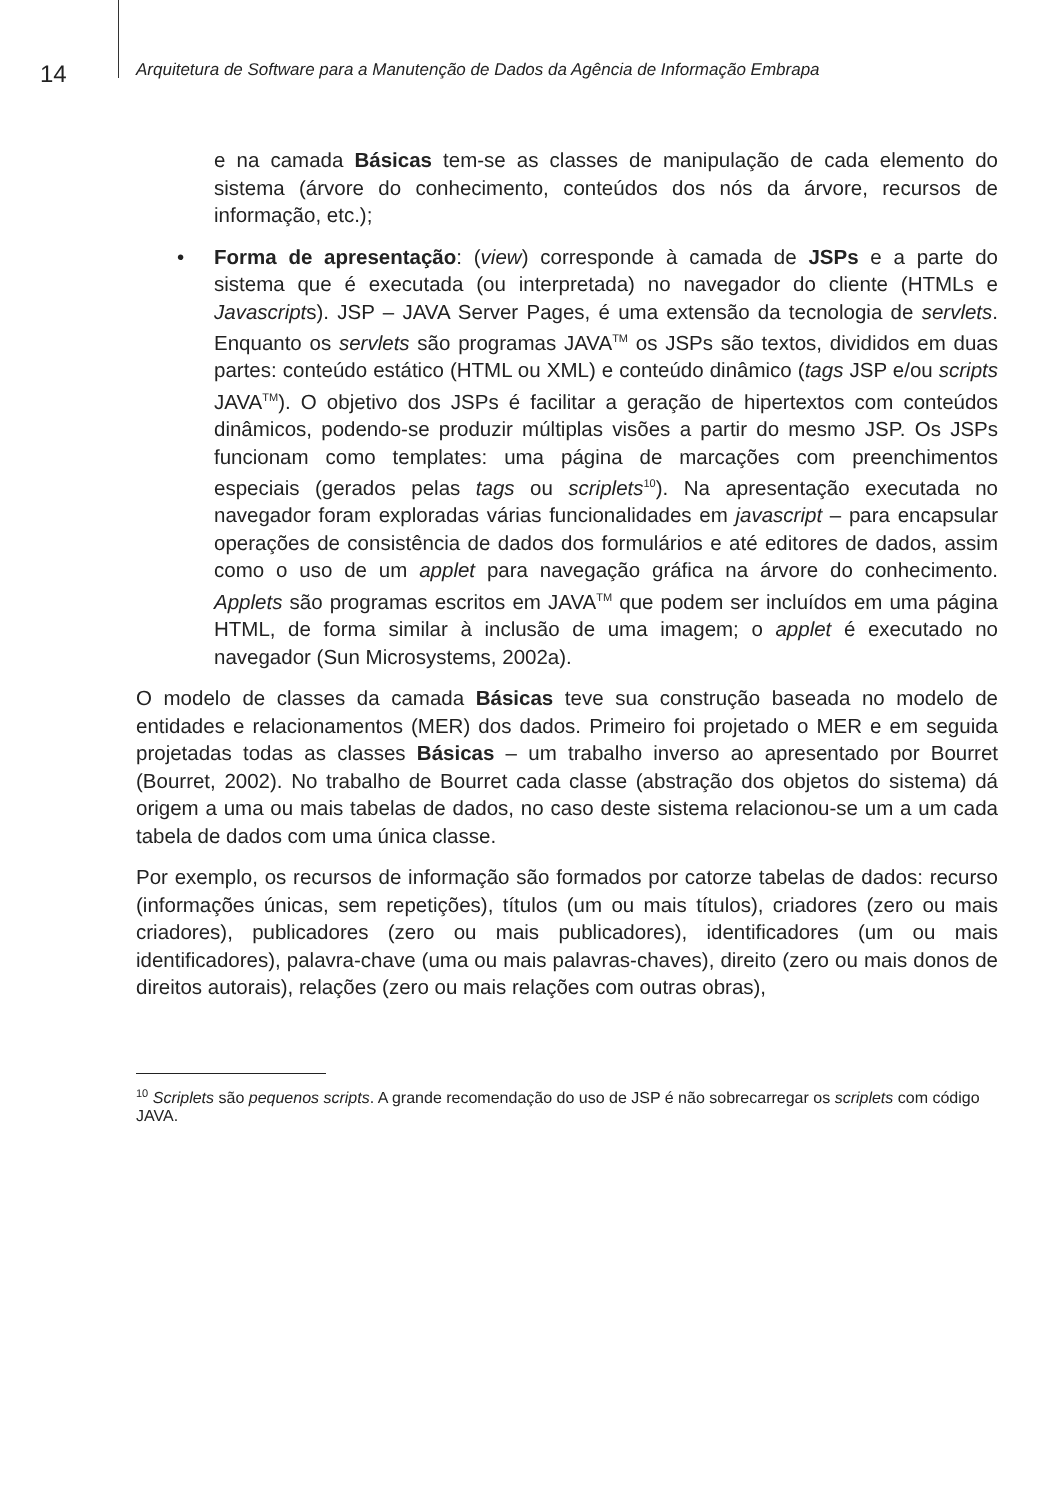14
Arquitetura de Software para a Manutenção de Dados da Agência de Informação Embrapa
e na camada Básicas tem-se as classes de manipulação de cada elemento do sistema (árvore do conhecimento, conteúdos dos nós da árvore, recursos de informação, etc.);
• Forma de apresentação: (view) corresponde à camada de JSPs e a parte do sistema que é executada (ou interpretada) no navegador do cliente (HTMLs e Javascripts). JSP – JAVA Server Pages, é uma extensão da tecnologia de servlets. Enquanto os servlets são programas JAVA<sup>TM</sup> os JSPs são textos, divididos em duas partes: conteúdo estático (HTML ou XML) e conteúdo dinâmico (tags JSP e/ou scripts JAVA<sup>TM</sup>). O objetivo dos JSPs é facilitar a geração de hipertextos com conteúdos dinâmicos, podendo-se produzir múltiplas visões a partir do mesmo JSP. Os JSPs funcionam como templates: uma página de marcações com preenchimentos especiais (gerados pelas tags ou scriplets<sup>10</sup>). Na apresentação executada no navegador foram exploradas várias funcionalidades em javascript – para encapsular operações de consistência de dados dos formulários e até editores de dados, assim como o uso de um applet para navegação gráfica na árvore do conhecimento. Applets são programas escritos em JAVA<sup>TM</sup> que podem ser incluídos em uma página HTML, de forma similar à inclusão de uma imagem; o applet é executado no navegador (Sun Microsystems, 2002a).
O modelo de classes da camada Básicas teve sua construção baseada no modelo de entidades e relacionamentos (MER) dos dados. Primeiro foi projetado o MER e em seguida projetadas todas as classes Básicas – um trabalho inverso ao apresentado por Bourret (Bourret, 2002). No trabalho de Bourret cada classe (abstração dos objetos do sistema) dá origem a uma ou mais tabelas de dados, no caso deste sistema relacionou-se um a um cada tabela de dados com uma única classe.
Por exemplo, os recursos de informação são formados por catorze tabelas de dados: recurso (informações únicas, sem repetições), títulos (um ou mais títulos), criadores (zero ou mais criadores), publicadores (zero ou mais publicadores), identificadores (um ou mais identificadores), palavra-chave (uma ou mais palavras-chaves), direito (zero ou mais donos de direitos autorais), relações (zero ou mais relações com outras obras),
<sup>10</sup> Scriplets são pequenos scripts. A grande recomendação do uso de JSP é não sobrecarregar os scriplets com código JAVA.